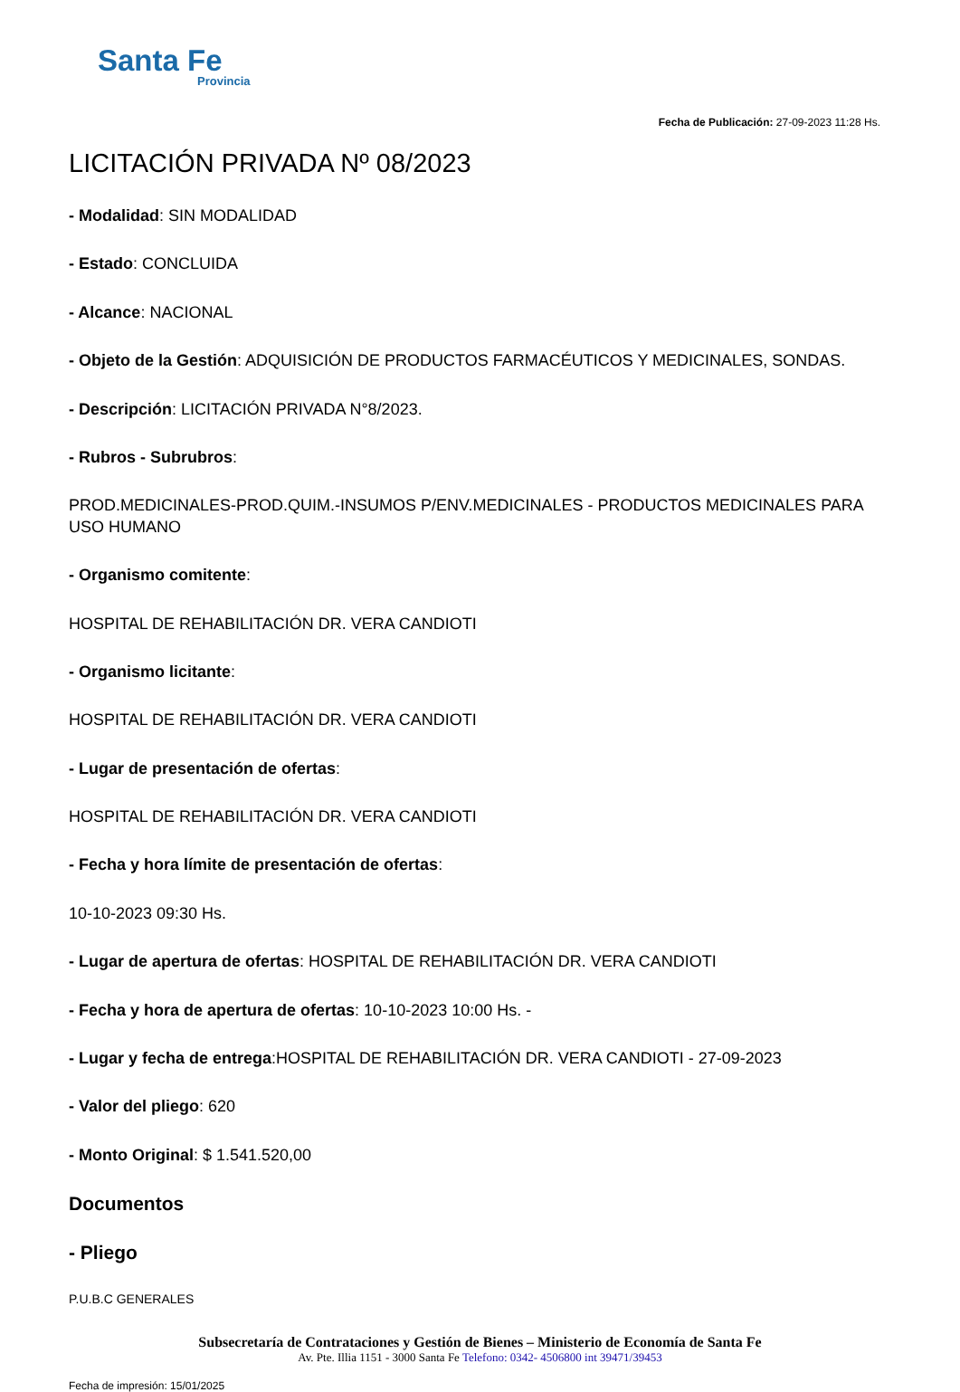Santa Fe
Provincia
Fecha de Publicación: 27-09-2023 11:28 Hs.
LICITACIÓN PRIVADA Nº 08/2023
- Modalidad: SIN MODALIDAD
- Estado: CONCLUIDA
- Alcance: NACIONAL
- Objeto de la Gestión: ADQUISICIÓN DE PRODUCTOS FARMACÉUTICOS Y MEDICINALES, SONDAS.
- Descripción: LICITACIÓN PRIVADA N°8/2023.
- Rubros - Subrubros:
PROD.MEDICINALES-PROD.QUIM.-INSUMOS P/ENV.MEDICINALES - PRODUCTOS MEDICINALES PARA USO HUMANO
- Organismo comitente:
HOSPITAL DE REHABILITACIÓN DR. VERA CANDIOTI
- Organismo licitante:
HOSPITAL DE REHABILITACIÓN DR. VERA CANDIOTI
- Lugar de presentación de ofertas:
HOSPITAL DE REHABILITACIÓN DR. VERA CANDIOTI
- Fecha y hora límite de presentación de ofertas:
10-10-2023 09:30 Hs.
- Lugar de apertura de ofertas: HOSPITAL DE REHABILITACIÓN DR. VERA CANDIOTI
- Fecha y hora de apertura de ofertas: 10-10-2023 10:00 Hs. -
- Lugar y fecha de entrega:HOSPITAL DE REHABILITACIÓN DR. VERA CANDIOTI - 27-09-2023
- Valor del pliego: 620
- Monto Original: $ 1.541.520,00
Documentos
- Pliego
P.U.B.C GENERALES
Subsecretaría de Contrataciones y Gestión de Bienes – Ministerio de Economía de Santa Fe
Av. Pte. Illia 1151 - 3000 Santa Fe Telefono: 0342- 4506800 int 39471/39453
Fecha de impresión: 15/01/2025